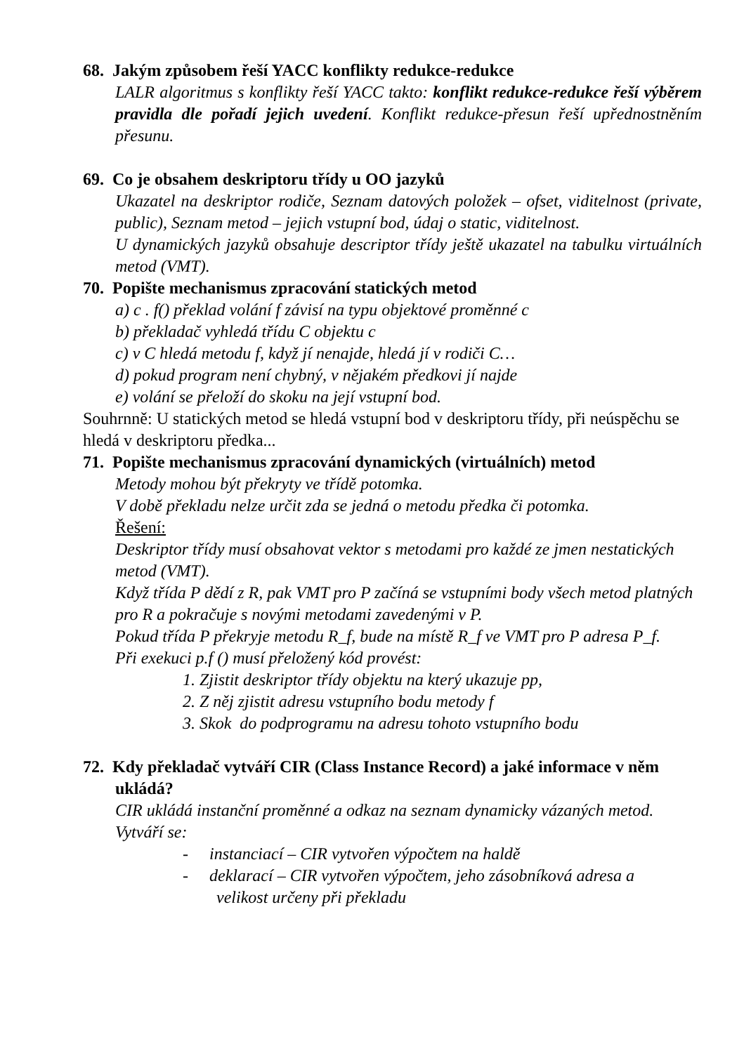68. Jakým způsobem řeší YACC konflikty redukce-redukce
LALR algoritmus s konflikty řeší YACC takto: konflikt redukce-redukce řeší výběrem pravidla dle pořadí jejich uvedení. Konflikt redukce-přesun řeší upřednostněním přesunu.
69. Co je obsahem deskriptoru třídy u OO jazyků
Ukazatel na deskriptor rodiče, Seznam datových položek – ofset, viditelnost (private, public), Seznam metod – jejich vstupní bod, údaj o static, viditelnost.
U dynamických jazyků obsahuje descriptor třídy ještě ukazatel na tabulku virtuálních metod (VMT).
70. Popište mechanismus zpracování statických metod
a) c . f() překlad volání f závisí na typu objektové proměnné c
b) překladač vyhledá třídu C objektu c
c) v C hledá metodu f, když jí nenajde, hledá jí v rodiči C…
d) pokud program není chybný, v nějakém předkovi jí najde
e) volání se přeloží do skoku na její vstupní bod.
Souhrnně: U statických metod se hledá vstupní bod v deskriptoru třídy, při neúspěchu se hledá v deskriptoru předka...
71. Popište mechanismus zpracování dynamických (virtuálních) metod
Metody mohou být překryty ve třídě potomka.
V době překladu nelze určit zda se jedná o metodu předka či potomka.
Řešení:
Deskriptor třídy musí obsahovat vektor s metodami pro každé ze jmen nestatických metod (VMT).
Když třída P dědí z R, pak VMT pro P začíná se vstupními body všech metod platných pro R a pokračuje s novými metodami zavedenými v P.
Pokud třída P překryje metodu R_f, bude na místě R_f ve VMT pro P adresa P_f.
Při exekuci p.f () musí přeložený kód provést:
1. Zjistit deskriptor třídy objektu na který ukazuje pp,
2. Z něj zjistit adresu vstupního bodu metody f
3. Skok do podprogramu na adresu tohoto vstupního bodu
72. Kdy překladač vytváří CIR (Class Instance Record) a jaké informace v něm ukládá?
CIR ukládá instanční proměnné a odkaz na seznam dynamicky vázaných metod.
Vytváří se:
- instanciací – CIR vytvořen výpočtem na haldě
- deklarací – CIR vytvořen výpočtem, jeho zásobníková adresa a
velikost určeny při překladu